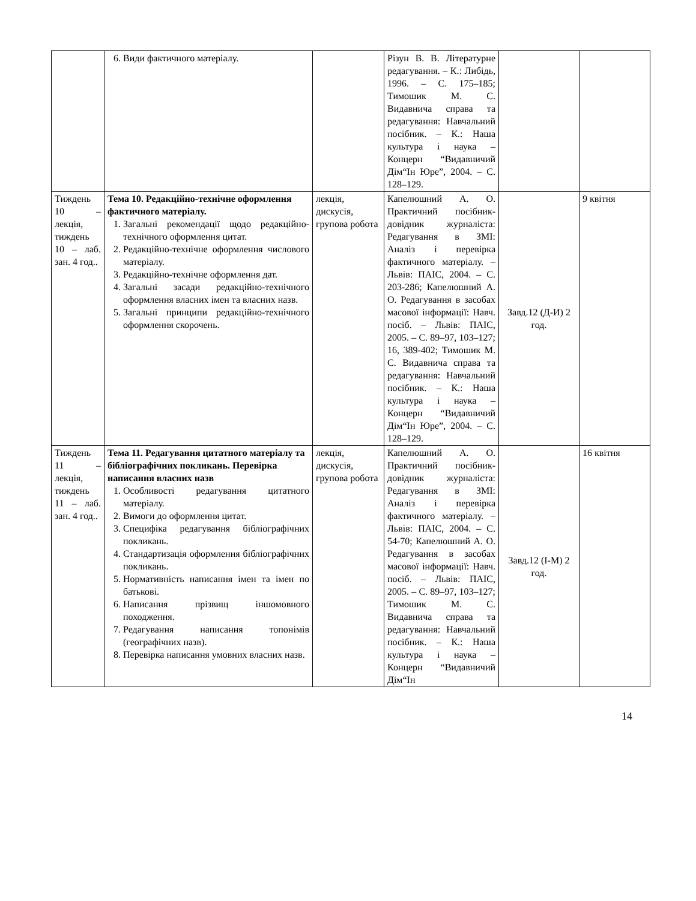| | 6. Види фактичного матеріалу. | | Різун В. В. Літературне редагування. – К.: Либідь, 1996. – С. 175–185; Тимошик М. С. Видавнича справа та редагування: Навчальний посібник. – К.: Наша культура і наука – Концерн “Видавничий Дім“Ін Юре”, 2004. – С. 128–129. | | |
| Тиждень 10 – лекція, тиждень 10 – лаб. зан. 4 год.. | Тема 10. Редакційно-технічне оформлення фактичного матеріалу. 1. Загальні рекомендації щодо редакційно-технічного оформлення цитат. 2. Редакційно-технічне оформлення числового матеріалу. 3. Редакційно-технічне оформлення дат. 4. Загальні засади редакційно-технічного оформлення власних імен та власних назв. 5. Загальні принципи редакційно-технічного оформлення скорочень. | лекція, дискусія, групова робота | Капелюшний А. О. Практичний посібник-довідник журналіста: Редагування в ЗМІ: Аналіз і перевірка фактичного матеріалу. – Львів: ПАІС, 2004. – С. 203-286; Капелюшний А. О. Редагування в засобах масової інформації: Навч. посіб. – Львів: ПАІС, 2005. – С. 89–97, 103–127; 16, 389-402; Тимошик М. С. Видавнича справа та редагування: Навчальний посібник. – К.: Наша культура і наука – Концерн “Видавничий Дім“Ін Юре”, 2004. – С. 128–129. | Завд.12 (Д-И) 2 год. | 9 квітня |
| Тиждень 11 – лекція, тиждень 11 – лаб. зан. 4 год.. | Тема 11. Редагування цитатного матеріалу та бібліографічних покликань. Перевірка написання власних назв 1. Особливості редагування цитатного матеріалу. 2. Вимоги до оформлення цитат. 3. Специфіка редагування бібліографічних покликань. 4. Стандартизація оформлення бібліографічних покликань. 5. Нормативність написання імен та імен по батькові. 6. Написання прізвищ іншомовного походження. 7. Редагування написання топонімів (географічних назв). 8. Перевірка написання умовних власних назв. | лекція, дискусія, групова робота | Капелюшний А. О. Практичний посібник-довідник журналіста: Редагування в ЗМІ: Аналіз і перевірка фактичного матеріалу. – Львів: ПАІС, 2004. – С. 54-70; Капелюшний А. О. Редагування в засобах масової інформації: Навч. посіб. – Львів: ПАІС, 2005. – С. 89–97, 103–127; Тимошик М. С. Видавнича справа та редагування: Навчальний посібник. – К.: Наша культура і наука – Концерн “Видавничий Дім“Ін | Завд.12 (І-М) 2 год. | 16 квітня |
14